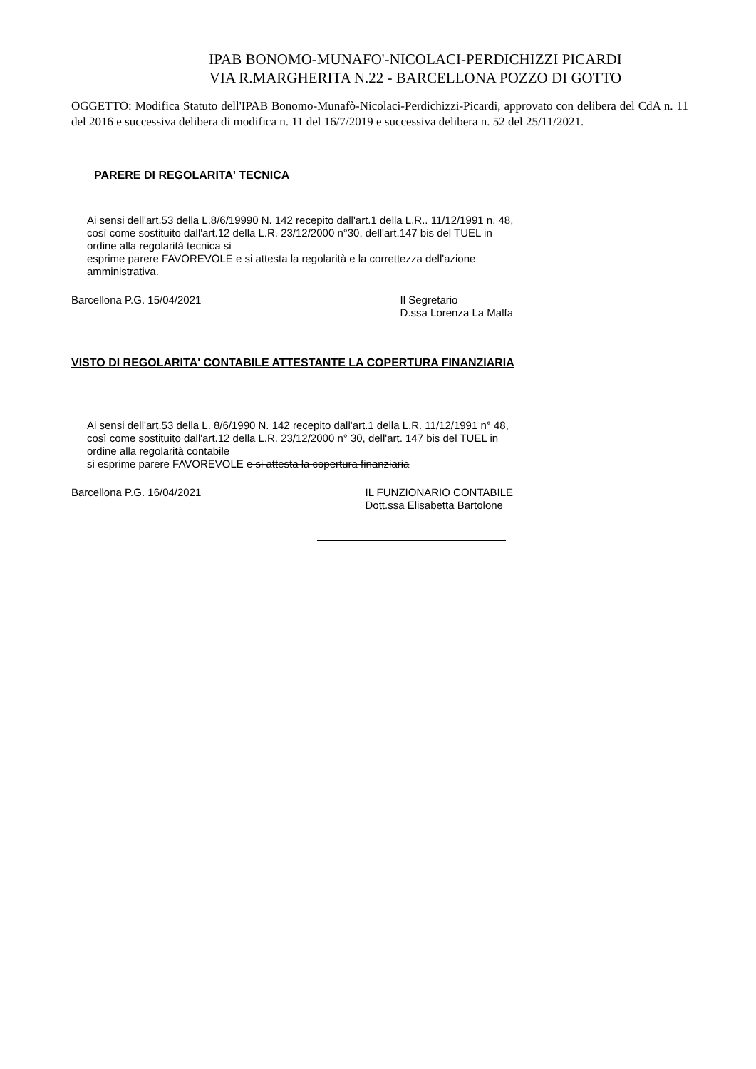IPAB BONOMO-MUNAFO'-NICOLACI-PERDICHIZZI PICARDI
VIA R.MARGHERITA N.22 - BARCELLONA POZZO DI GOTTO
OGGETTO: Modifica Statuto dell'IPAB Bonomo-Munafò-Nicolaci-Perdichizzi-Picardi, approvato con delibera del CdA n. 11 del 2016 e successiva delibera di modifica n. 11 del 16/7/2019 e successiva delibera n. 52 del 25/11/2021.
PARERE DI REGOLARITA' TECNICA
Ai sensi dell'art.53 della L.8/6/19990 N. 142 recepito dall'art.1 della L.R.. 11/12/1991 n. 48, così come sostituito dall'art.12 della L.R. 23/12/2000 n°30, dell'art.147 bis del TUEL in ordine alla regolarità tecnica si
esprime parere FAVOREVOLE e si attesta la regolarità e la correttezza dell'azione amministrativa.
Barcellona P.G. 15/04/2021 Il Segretario
D.ssa Lorenza La Malfa
VISTO DI REGOLARITA' CONTABILE ATTESTANTE LA COPERTURA FINANZIARIA
Ai sensi dell'art.53 della L. 8/6/1990 N. 142 recepito dall'art.1 della L.R. 11/12/1991 n° 48, così come sostituito dall'art.12 della L.R. 23/12/2000 n° 30, dell'art. 147 bis del TUEL in ordine alla regolarità contabile
si esprime parere FAVOREVOLE e si attesta la copertura finanziaria
Barcellona P.G. 16/04/2021 IL FUNZIONARIO CONTABILE
Dott.ssa Elisabetta Bartolone